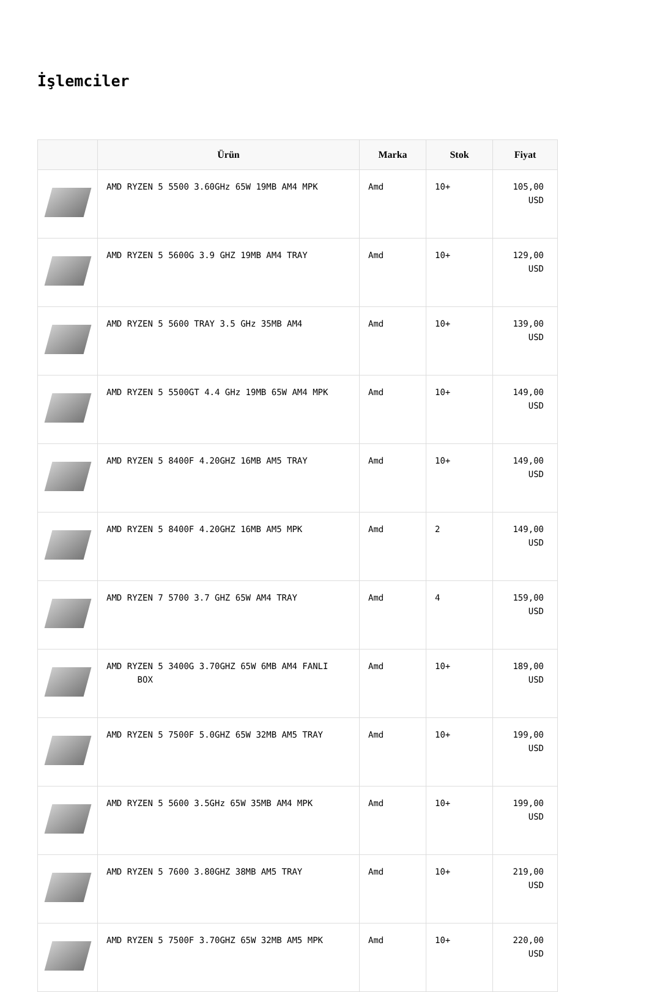İşlemciler
| | Ürün | Marka | Stok | Fiyat |
| --- | --- | --- | --- | --- |
| | AMD RYZEN 5 5500 3.60GHz 65W 19MB AM4 MPK | Amd | 10+ | 105,00 USD |
| | AMD RYZEN 5 5600G 3.9 GHZ 19MB AM4 TRAY | Amd | 10+ | 129,00 USD |
| | AMD RYZEN 5 5600 TRAY 3.5 GHz 35MB AM4 | Amd | 10+ | 139,00 USD |
| | AMD RYZEN 5 5500GT 4.4 GHz 19MB 65W AM4 MPK | Amd | 10+ | 149,00 USD |
| | AMD RYZEN 5 8400F 4.20GHZ 16MB AM5 TRAY | Amd | 10+ | 149,00 USD |
| | AMD RYZEN 5 8400F 4.20GHZ 16MB AM5 MPK | Amd | 2 | 149,00 USD |
| | AMD RYZEN 7 5700 3.7 GHZ 65W AM4 TRAY | Amd | 4 | 159,00 USD |
| | AMD RYZEN 5 3400G 3.70GHZ 65W 6MB AM4 FANLI BOX | Amd | 10+ | 189,00 USD |
| | AMD RYZEN 5 7500F 5.0GHZ 65W 32MB AM5 TRAY | Amd | 10+ | 199,00 USD |
| | AMD RYZEN 5 5600 3.5GHz 65W 35MB AM4 MPK | Amd | 10+ | 199,00 USD |
| | AMD RYZEN 5 7600 3.80GHZ 38MB AM5 TRAY | Amd | 10+ | 219,00 USD |
| | AMD RYZEN 5 7500F 3.70GHZ 65W 32MB AM5 MPK | Amd | 10+ | 220,00 USD |